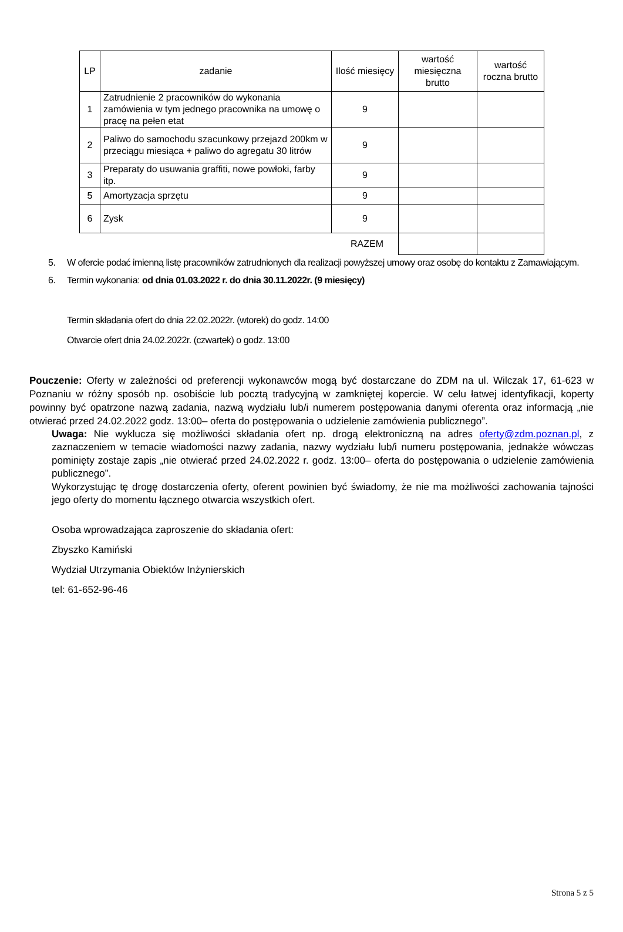| LP | zadanie | Ilość miesięcy | wartość miesięczna brutto | wartość roczna brutto |
| --- | --- | --- | --- | --- |
| 1 | Zatrudnienie 2 pracowników do wykonania zamówienia w tym jednego pracownika na umowę o pracę na pełen etat | 9 | | |
| 2 | Paliwo do samochodu szacunkowy przejazd 200km w przeciągu miesiąca + paliwo do agregatu 30 litrów | 9 | | |
| 3 | Preparaty do usuwania graffiti, nowe powłoki, farby itp. | 9 | | |
| 5 | Amortyzacja sprzętu | 9 | | |
| 6 | Zysk | 9 | | |
| RAZEM | | | | |
5. W ofercie podać imienną listę pracowników zatrudnionych dla realizacji powyższej umowy oraz osobę do kontaktu z Zamawiającym.
6. Termin wykonania: od dnia 01.03.2022 r. do dnia 30.11.2022r. (9 miesięcy)
Termin składania ofert do dnia 22.02.2022r. (wtorek) do godz. 14:00
Otwarcie ofert dnia 24.02.2022r. (czwartek) o godz. 13:00
Pouczenie: Oferty w zależności od preferencji wykonawców mogą być dostarczane do ZDM na ul. Wilczak 17, 61-623 w Poznaniu w różny sposób np. osobiście lub pocztą tradycyjną w zamkniętej kopercie. W celu łatwej identyfikacji, koperty powinny być opatrzone nazwą zadania, nazwą wydziału lub/i numerem postępowania danymi oferenta oraz informacją „nie otwierać przed 24.02.2022 godz. 13:00– oferta do postępowania o udzielenie zamówienia publicznego”.
Uwaga: Nie wyklucza się możliwości składania ofert np. drogą elektroniczną na adres oferty@zdm.poznan.pl, z zaznaczeniem w temacie wiadomości nazwy zadania, nazwy wydziału lub/i numeru postępowania, jednakże wówczas pominięty zostaje zapis „nie otwierać przed 24.02.2022 r. godz. 13:00– oferta do postępowania o udzielenie zamówienia publicznego”.
Wykorzystując tę drogę dostarczenia oferty, oferent powinien być świadomy, że nie ma możliwości zachowania tajności jego oferty do momentu łącznego otwarcia wszystkich ofert.
Osoba wprowadzająca zaproszenie do składania ofert:
Zbyszko Kamiński
Wydział Utrzymania Obiektów Inżynierskich
tel: 61-652-96-46
Strona 5 z 5